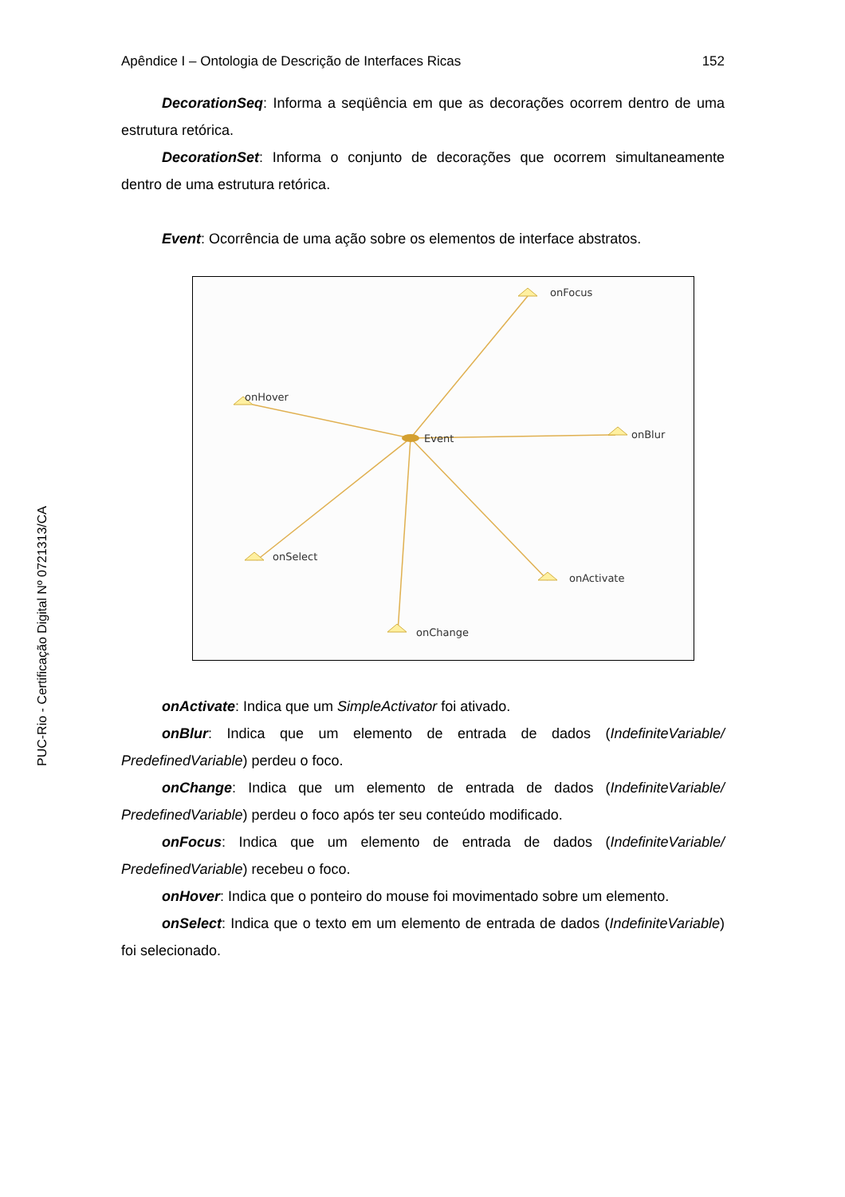PUC-Rio - Certificação Digital Nº 0721313/CA
Apêndice I – Ontologia de Descrição de Interfaces Ricas 152
DecorationSeq: Informa a seqüência em que as decorações ocorrem dentro de uma estrutura retórica.
DecorationSet: Informa o conjunto de decorações que ocorrem simultaneamente dentro de uma estrutura retórica.
Event: Ocorrência de uma ação sobre os elementos de interface abstratos.
onFocus
onHover
Event
onBlur
onSelect
onActivate
onChange
onActivate: Indica que um SimpleActivator foi ativado.
onBlur: Indica que um elemento de entrada de dados (IndefiniteVariable/ PredefinedVariable) perdeu o foco.
onChange: Indica que um elemento de entrada de dados (IndefiniteVariable/ PredefinedVariable) perdeu o foco após ter seu conteúdo modificado.
onFocus: Indica que um elemento de entrada de dados (IndefiniteVariable/ PredefinedVariable) recebeu o foco.
onHover: Indica que o ponteiro do mouse foi movimentado sobre um elemento.
onSelect: Indica que o texto em um elemento de entrada de dados (IndefiniteVariable) foi selecionado.